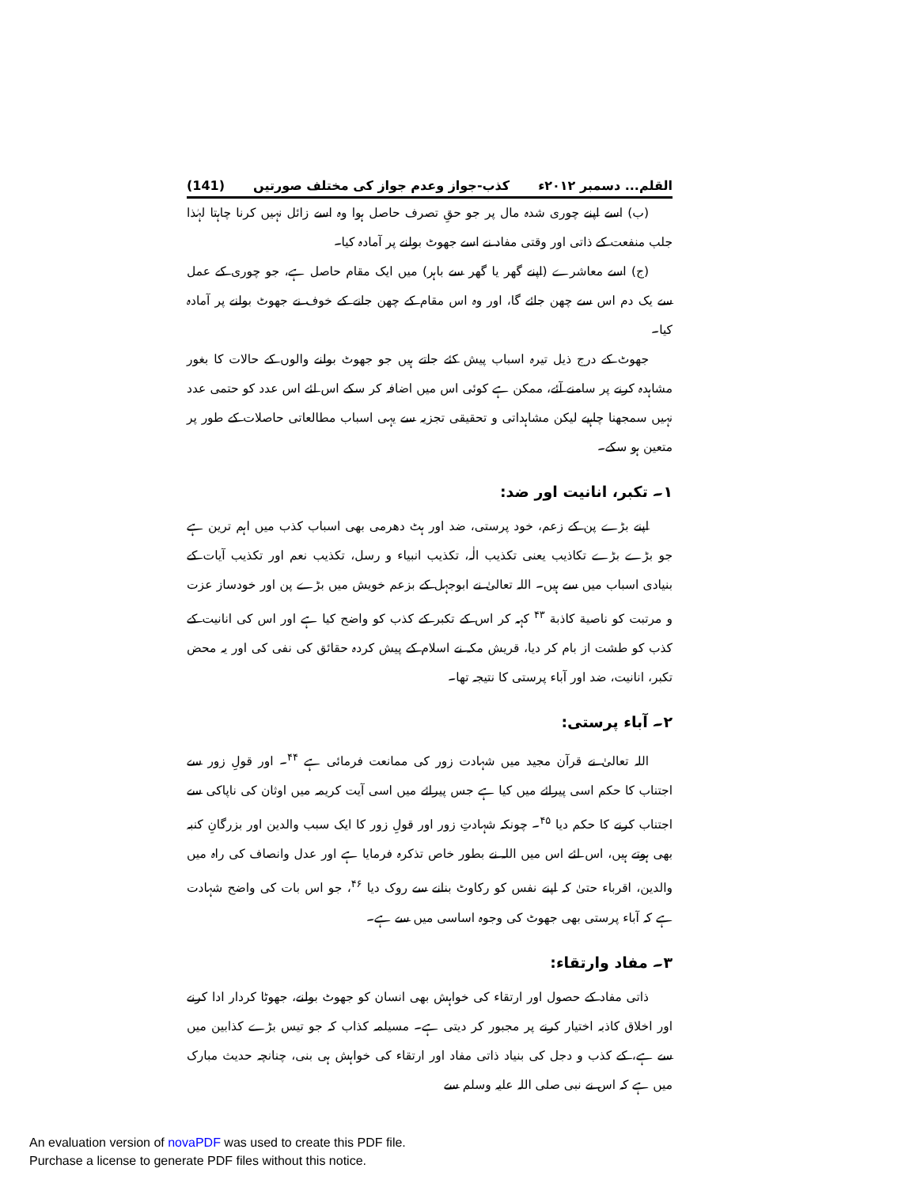القلم... دسمبر ۲۰۱۲ء کذب-جواز وعدم جواز کی مختلف صورتیں (141)
(ب) اسے اپنے چوری شدہ مال پر جو حقِ تصرف حاصل ہوا وہ اسے زائل نہیں کرنا چاہتا لہٰذا جلب منفعت کے ذاتی اور وقتی مفاد نے اسے جھوٹ بولنے پر آمادہ کیا۔
(ج) اسے معاشرے (اپنے گھر یا گھر سے باہر) میں ایک مقام حاصل ہے، جو چوری کے عمل سے یک دم اس سے چھن جائے گا، اور وہ اس مقام کے چھن جانے کے خوف نے جھوٹ بولنے پر آمادہ کیا۔
جھوٹ کے درج ذیل تیرہ اسباب پیش کئے جاتے ہیں جو جھوٹ بولنے والوں کے حالات کا بغور مشاہدہ کرنے پر سامنے آئے، ممکن ہے کوئی اس میں اضافہ کر سکے اس لئے اس عدد کو حتمی عدد نہیں سمجھنا چاہیے لیکن مشاہداتی و تحقیقی تجزیہ سے یہی اسباب مطالعاتی حاصلات کے طور پر متعین ہو سکے۔
۱۔ تکبر، انانیت اور ضد:
اپنے بڑے پن کے زعم، خود پرستی، ضد اور ہٹ دھرمی بھی اسباب کذب میں اہم ترین ہے جو بڑے بڑے تکاذیب یعنی تکذیب الٰہ، تکذیب انبیاء و رسل، تکذیب نعم اور تکذیب آیات کے بنیادی اسباب میں سے ہیں۔ اللہ تعالیٰ نے ابوجہل کے بزعم خویش میں بڑے پن اور خودساز عزت و مرتبت کو ناصیة کاذبة <sup>۴۳</sup> کہہ کر اس کے تکبر کے کذب کو واضح کیا ہے اور اس کی انانیت کے کذب کو طشت از بام کر دیا، قریش مکہ نے اسلام کے پیش کردہ حقائق کی نفی کی اور یہ محض تکبر، انانیت، ضد اور آباء پرستی کا نتیجہ تھا۔
۲۔ آباء پرستی:
اللہ تعالیٰ نے قرآن مجید میں شہادت زور کی ممانعت فرمائی ہے <sup>۴۴</sup>۔ اور قولِ زور سے اجتناب کا حکم اسی پیرائے میں کیا ہے جس پیرائے میں اسی آیت کریمہ میں اوثان کی ناپاکی سے اجتناب کرنے کا حکم دیا <sup>۴۵</sup>۔ چونکہ شہادتِ زور اور قولِ زور کا ایک سبب والدین اور بزرگانِ کنبہ بھی ہوتے ہیں، اس لئے اس میں اللہ نے بطور خاص تذکرہ فرمایا ہے اور عدل وانصاف کی راہ میں والدین، اقرباء حتیٰ کہ اپنے نفس کو رکاوٹ بنانے سے روک دیا <sup>۴۶</sup>، جو اس بات کی واضح شہادت ہے کہ آباء پرستی بھی جھوٹ کی وجوہ اساسی میں سے ہے۔
۳۔ مفاد وارتقاء:
ذاتی مفاد کے حصول اور ارتقاء کی خواہش بھی انسان کو جھوٹ بولنے، جھوٹا کردار ادا کرنے اور اخلاق کاذبہ اختیار کرنے پر مجبور کر دیتی ہے۔ مسیلمہ کذاب کہ جو تیس بڑے کذابین میں سے ہے، کے کذب و دجل کی بنیاد ذاتی مفاد اور ارتقاء کی خواہش ہی بنی، چنانچہ حدیث مبارک میں ہے کہ اس نے نبی صلی اللہ علیہ وسلم سے
An evaluation version of novaPDF was used to create this PDF file.
Purchase a license to generate PDF files without this notice.